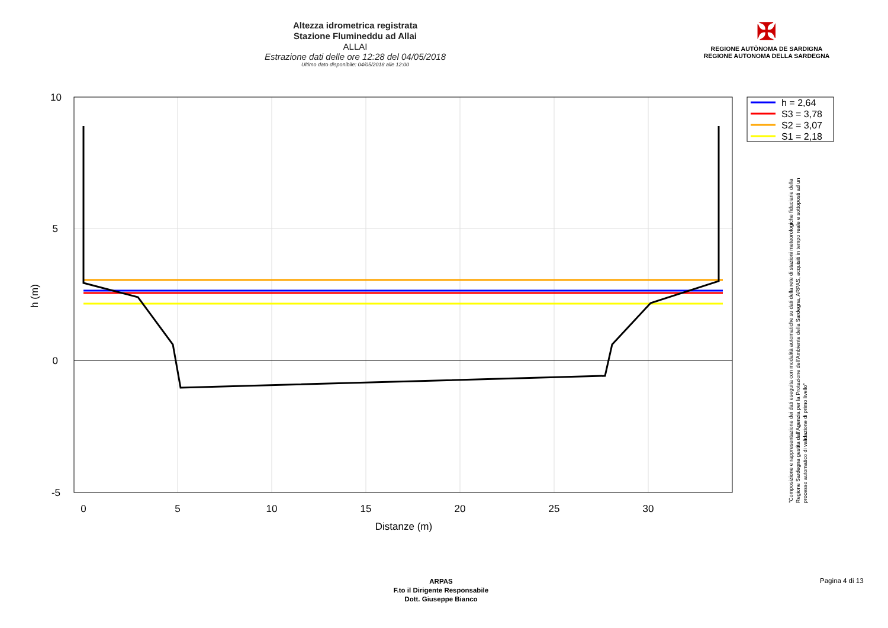Altezza idrometrica registrata
Stazione Flumineddu ad Allai
ALLAI
Estrazione dati delle ore 12:28 del 04/05/2018
Ultimo dato disponibile: 04/05/2018 alle 12:00
✠
REGIONE AUTÒNOMA DE SARDIGNA
REGIONE AUTONOMA DELLA SARDEGNA
0
5
10
15
20
25
30
Distanze (m)
10
5
0
-5
h (m)
h = 2,64
S3 = 3,78
S2 = 3,07
S1 = 2,18
"Composizione e rappresentazione dei dati eseguita con modalità automatiche su dati della rete di stazioni meteorologiche fiduciarie della Regione Sardegna gestita dall'Agenzia per la Protezione dell'Ambiente della Sardegna, ARPAS, acquisiti in tempo reale e sottoposti ad un processo automatico di validazione di primo livello"
ARPAS
F.to il Dirigente Responsabile
Dott. Giuseppe Bianco
Pagina 4 di 13